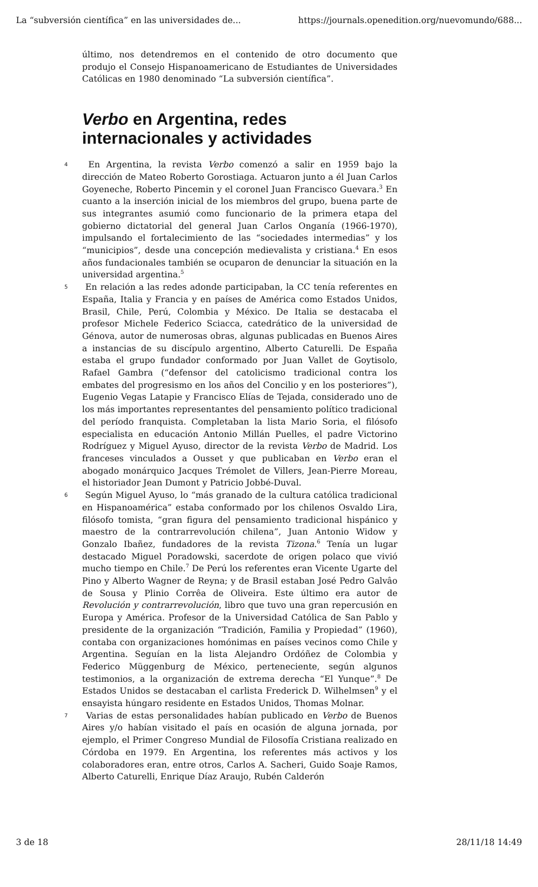La “subversión científica” en las universidades de... https://journals.openedition.org/nuevomundo/688...
último, nos detendremos en el contenido de otro documento que produjo el Consejo Hispanoamericano de Estudiantes de Universidades Católicas en 1980 denominado “La subversión científica”.
Verbo en Argentina, redes internacionales y actividades
4 En Argentina, la revista Verbo comenzó a salir en 1959 bajo la dirección de Mateo Roberto Gorostiaga. Actuaron junto a él Juan Carlos Goyeneche, Roberto Pincemin y el coronel Juan Francisco Guevara.<sup>3</sup> En cuanto a la inserción inicial de los miembros del grupo, buena parte de sus integrantes asumió como funcionario de la primera etapa del gobierno dictatorial del general Juan Carlos Onganía (1966-1970), impulsando el fortalecimiento de las “sociedades intermedias” y los “municipios”, desde una concepción medievalista y cristiana.<sup>4</sup> En esos años fundacionales también se ocuparon de denunciar la situación en la universidad argentina.<sup>5</sup>
5 En relación a las redes adonde participaban, la CC tenía referentes en España, Italia y Francia y en países de América como Estados Unidos, Brasil, Chile, Perú, Colombia y México. De Italia se destacaba el profesor Michele Federico Sciacca, catedrático de la universidad de Génova, autor de numerosas obras, algunas publicadas en Buenos Aires a instancias de su discípulo argentino, Alberto Caturelli. De España estaba el grupo fundador conformado por Juan Vallet de Goytisolo, Rafael Gambra (“defensor del catolicismo tradicional contra los embates del progresismo en los años del Concilio y en los posteriores”), Eugenio Vegas Latapie y Francisco Elías de Tejada, considerado uno de los más importantes representantes del pensamiento político tradicional del período franquista. Completaban la lista Mario Soria, el filósofo especialista en educación Antonio Millán Puelles, el padre Victorino Rodríguez y Miguel Ayuso, director de la revista Verbo de Madrid. Los franceses vinculados a Ousset y que publicaban en Verbo eran el abogado monárquico Jacques Trémolet de Villers, Jean-Pierre Moreau, el historiador Jean Dumont y Patricio Jobbé-Duval.
6 Según Miguel Ayuso, lo “más granado de la cultura católica tradicional en Hispanoamérica” estaba conformado por los chilenos Osvaldo Lira, filósofo tomista, “gran figura del pensamiento tradicional hispánico y maestro de la contrarrevolución chilena”, Juan Antonio Widow y Gonzalo Ibañez, fundadores de la revista Tizona.<sup>6</sup> Tenía un lugar destacado Miguel Poradowski, sacerdote de origen polaco que vivió mucho tiempo en Chile.<sup>7</sup> De Perú los referentes eran Vicente Ugarte del Pino y Alberto Wagner de Reyna; y de Brasil estaban José Pedro Galvâo de Sousa y Plinio Corrêa de Oliveira. Este último era autor de Revolución y contrarrevolución, libro que tuvo una gran repercusión en Europa y América. Profesor de la Universidad Católica de San Pablo y presidente de la organización “Tradición, Familia y Propiedad” (1960), contaba con organizaciones homónimas en países vecinos como Chile y Argentina. Seguían en la lista Alejandro Ordóñez de Colombia y Federico Müggenburg de México, perteneciente, según algunos testimonios, a la organización de extrema derecha “El Yunque”.<sup>8</sup> De Estados Unidos se destacaban el carlista Frederick D. Wilhelmsen<sup>9</sup> y el ensayista húngaro residente en Estados Unidos, Thomas Molnar.
7 Varias de estas personalidades habían publicado en Verbo de Buenos Aires y/o habían visitado el país en ocasión de alguna jornada, por ejemplo, el Primer Congreso Mundial de Filosofía Cristiana realizado en Córdoba en 1979. En Argentina, los referentes más activos y los colaboradores eran, entre otros, Carlos A. Sacheri, Guido Soaje Ramos, Alberto Caturelli, Enrique Díaz Araujo, Rubén Calderón
3 de 18 28/11/18 14:49